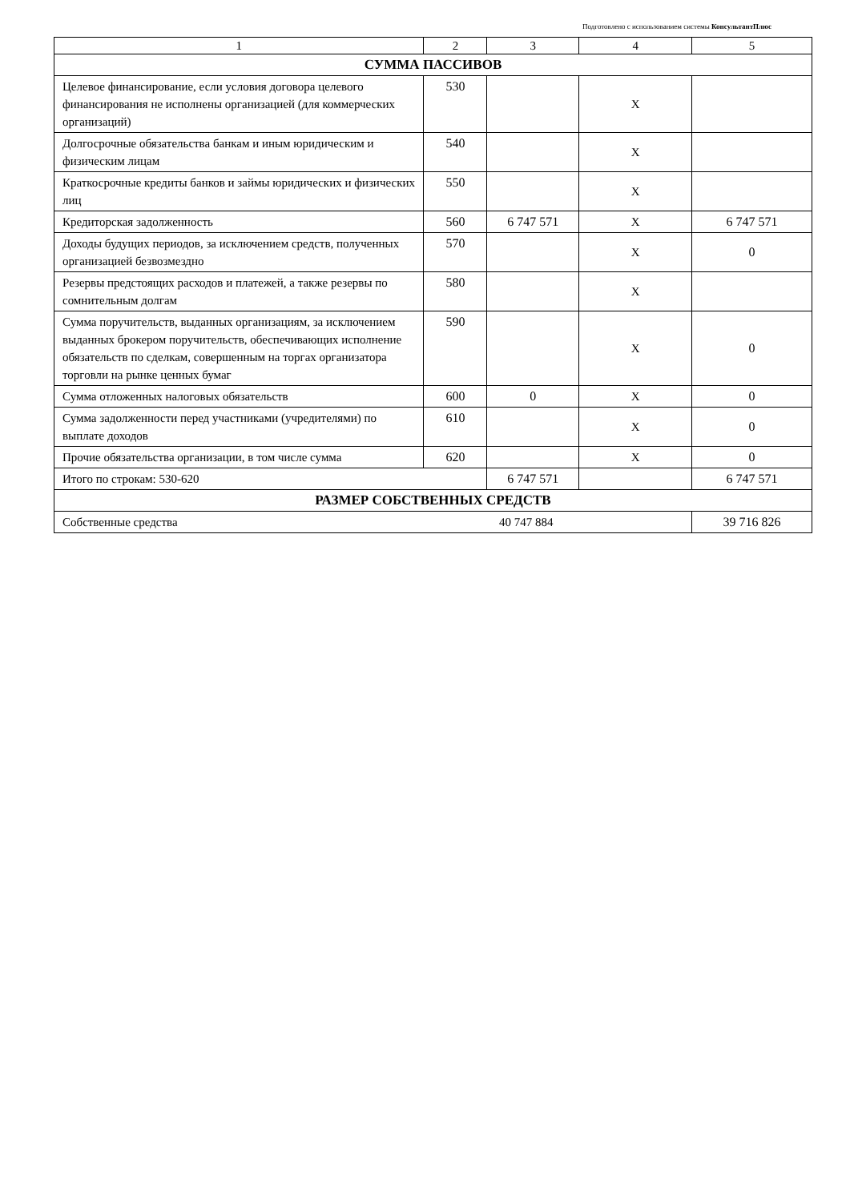Подготовлено с использованием системы КонсультантПлюс
| 1 | 2 | 3 | 4 | 5 | | |
| СУММА ПАССИВОВ | | | | | | |
| Целевое финансирование, если условия договора целевого финансирования не исполнены организацией (для коммерческих организаций) | 530 | | X | | | |
| Долгосрочные обязательства банкам и иным юридическим и физическим лицам | 540 | | X | | | |
| Краткосрочные кредиты банков и займы юридических и физических лиц | 550 | | X | | | |
| Кредиторская задолженность | 560 | 6 747 571 | X | 6 747 571 | | |
| Доходы будущих периодов, за исключением средств, полученных организацией безвозмездно | 570 | | X | 0 | | |
| Резервы предстоящих расходов и платежей, а также резервы по сомнительным долгам | 580 | | X | | | |
| Сумма поручительств, выданных организациям, за исключением выданных брокером поручительств, обеспечивающих исполнение обязательств по сделкам, совершенным на торгах организатора торговли на рынке ценных бумаг | 590 | | X | 0 | | |
| Сумма отложенных налоговых обязательств | 600 | 0 | X | 0 | | |
| Сумма задолженности перед участниками (учредителями) по выплате доходов | 610 | | X | 0 | | |
| Прочие обязательства организации, в том числе сумма | 620 | | X | 0 | | |
| Итого по строкам: 530-620 | | 6 747 571 | | 6 747 571 | | |
| РАЗМЕР СОБСТВЕННЫХ СРЕДСТВ | | | | | | |
| | | | | Собственные средства | 40 747 884 | 39 716 826 |